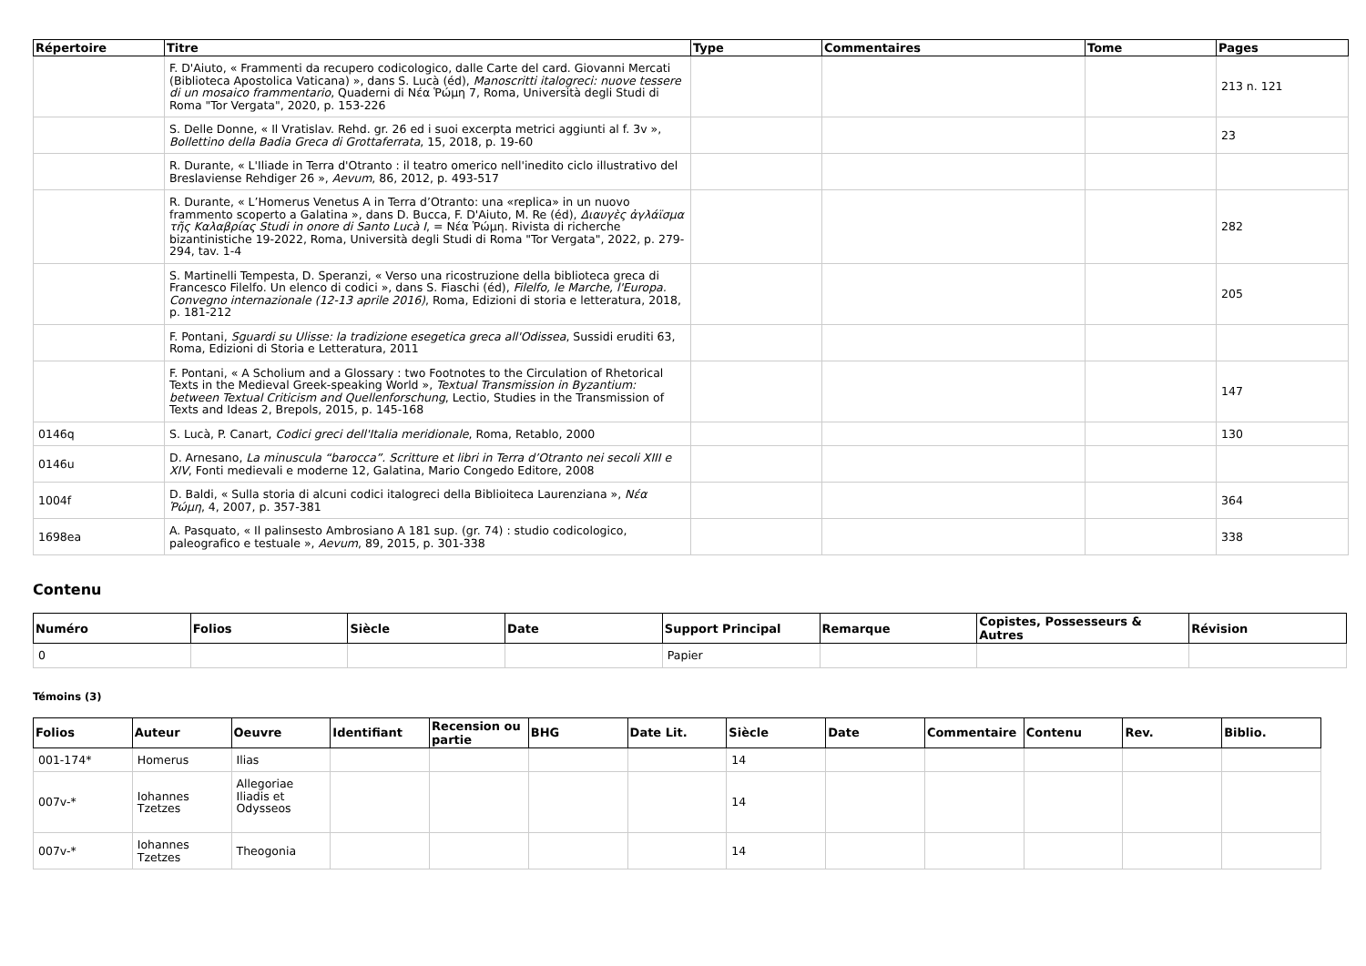| Répertoire | Titre | Type | Commentaires | Tome | Pages |
| --- | --- | --- | --- | --- | --- |
| | F. D'Aiuto, « Frammenti da recupero codicologico, dalle Carte del card. Giovanni Mercati (Biblioteca Apostolica Vaticana) », dans S. Lucà (éd), Manoscritti italogreci: nuove tessere di un mosaico frammentario , Quaderni di Νέα Ῥώμη 7, Roma, Università degli Studi di Roma "Tor Vergata", 2020, p. 153-226 | | | | 213 n. 121 |
| | S. Delle Donne, « Il Vratislav. Rehd. gr. 26 ed i suoi excerpta metrici aggiunti al f. 3v », Bollettino della Badia Greca di Grottaferrata , 15, 2018, p. 19-60 | | | | 23 |
| | R. Durante, « L'Iliade in Terra d'Otranto : il teatro omerico nell'inedito ciclo illustrativo del Breslaviense Rehdiger 26 », Aevum , 86, 2012, p. 493-517 | | | | |
| | R. Durante, « L’Homerus Venetus A in Terra d’Otranto: una «replica» in un nuovo frammento scoperto a Galatina », dans D. Bucca, F. D'Aiuto, M. Re (éd), Διαυγὲς ἀγλάϊσμα τῆς Καλαβρίας Studi in onore di Santo Lucà I , = Νέα Ῥώμη. Rivista di richerche bizantinistiche 19-2022, Roma, Università degli Studi di Roma "Tor Vergata", 2022, p. 279-294, tav. 1-4 | | | | 282 |
| | S. Martinelli Tempesta, D. Speranzi, « Verso una ricostruzione della biblioteca greca di Francesco Filelfo. Un elenco di codici », dans S. Fiaschi (éd), Filelfo, le Marche, l'Europa. Convegno internazionale (12-13 aprile 2016) , Roma, Edizioni di storia e letteratura, 2018, p. 181-212 | | | | 205 |
| | F. Pontani, Sguardi su Ulisse: la tradizione esegetica greca all'Odissea , Sussidi eruditi 63, Roma, Edizioni di Storia e Letteratura, 2011 | | | | |
| | F. Pontani, « A Scholium and a Glossary : two Footnotes to the Circulation of Rhetorical Texts in the Medieval Greek-speaking World », Textual Transmission in Byzantium: between Textual Criticism and Quellenforschung , Lectio, Studies in the Transmission of Texts and Ideas 2, Brepols, 2015, p. 145-168 | | | | 147 |
| 0146q | S. Lucà, P. Canart, Codici greci dell'Italia meridionale , Roma, Retablo, 2000 | | | | 130 |
| 0146u | D. Arnesano, La minuscula “barocca”. Scritture et libri in Terra d’Otranto nei secoli XIII e XIV , Fonti medievali e moderne 12, Galatina, Mario Congedo Editore, 2008 | | | | |
| 1004f | D. Baldi, « Sulla storia di alcuni codici italogreci della Biblioiteca Laurenziana », Νέα Ῥώμη , 4, 2007, p. 357-381 | | | | 364 |
| 1698ea | A. Pasquato, « Il palinsesto Ambrosiano A 181 sup. (gr. 74) : studio codicologico, paleografico e testuale », Aevum , 89, 2015, p. 301-338 | | | | 338 |
Contenu
| Numéro | Folios | Siècle | Date | Support Principal | Remarque | Copistes, Possesseurs & Autres | Révision |
| --- | --- | --- | --- | --- | --- | --- | --- |
| 0 | | | | Papier | | | |
Témoins (3)
| Folios | Auteur | Oeuvre | Identifiant | Recension ou partie | BHG | Date Lit. | Siècle | Date | Commentaire | Contenu | Rev. | Biblio. |
| --- | --- | --- | --- | --- | --- | --- | --- | --- | --- | --- | --- | --- |
| 001-174* | Homerus | Ilias | | | | | 14 | | | | | |
| 007v-* | Iohannes Tzetzes | Allegoriae Iliadis et Odysseos | | | | | 14 | | | | | |
| 007v-* | Iohannes Tzetzes | Theogonia | | | | | 14 | | | | | |